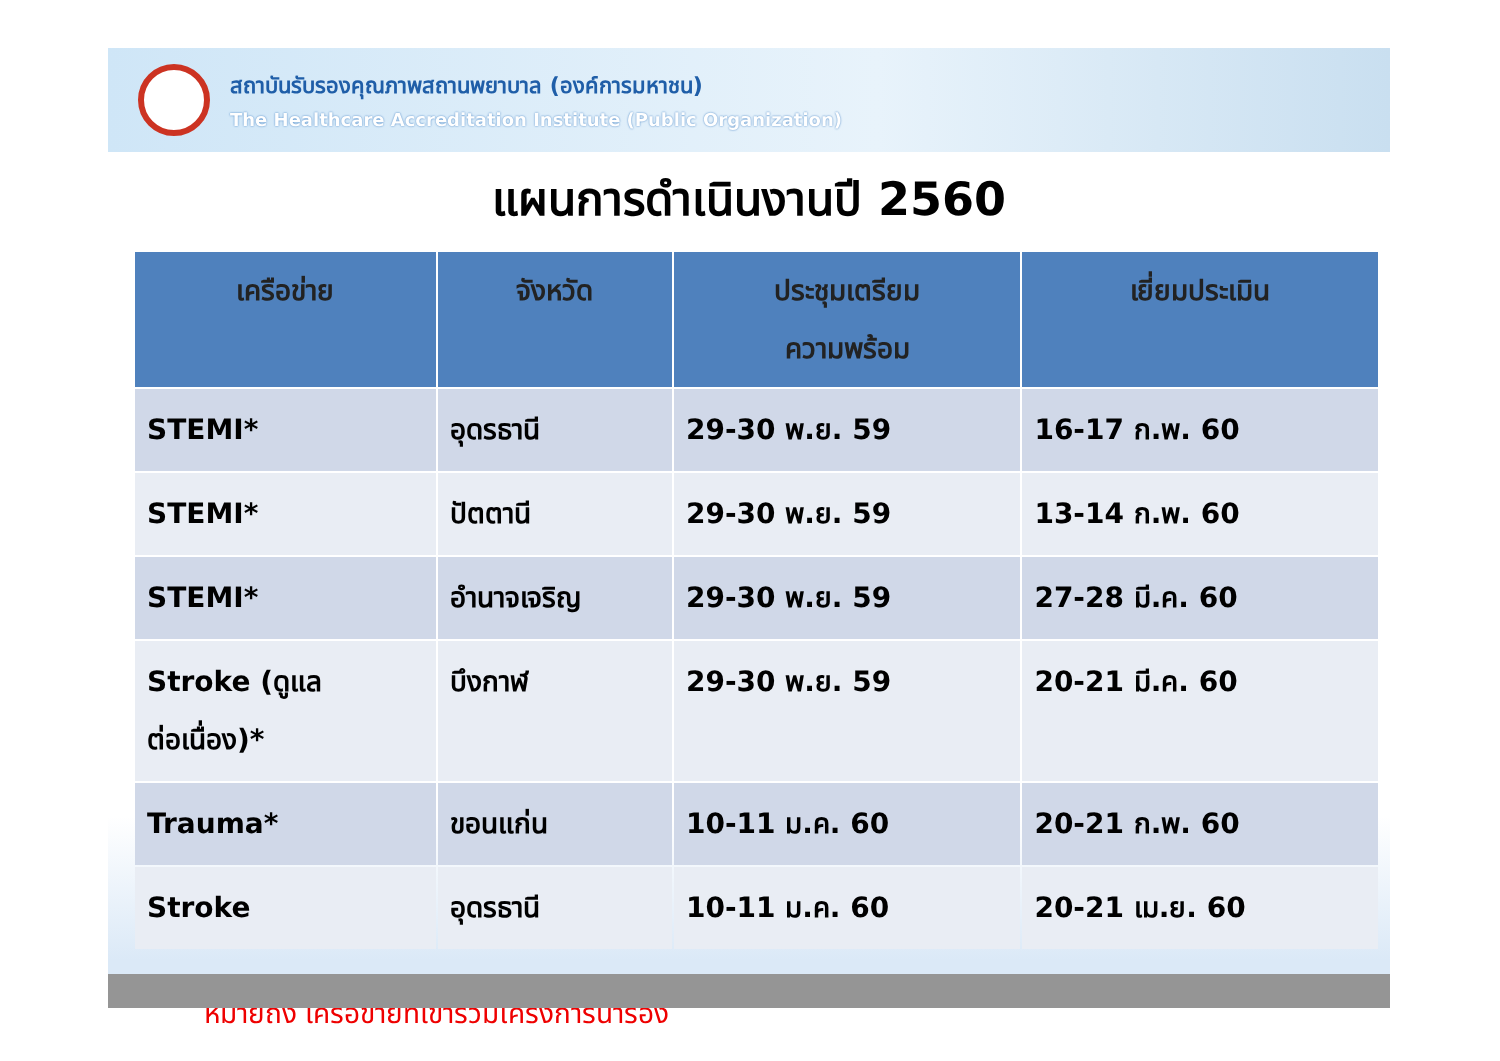สถาบันรับรองคุณภาพสถานพยาบาล (องค์การมหาชน)
The Healthcare Accreditation Institute (Public Organization)
แผนการดำเนินงานปี 2560
| เครือข่าย | จังหวัด | ประชุมเตรียม ความพร้อม | เยี่ยมประเมิน |
| --- | --- | --- | --- |
| STEMI* | อุดรธานี | 29-30 พ.ย. 59 | 16-17 ก.พ. 60 |
| STEMI* | ปัตตานี | 29-30 พ.ย. 59 | 13-14 ก.พ. 60 |
| STEMI* | อำนาจเจริญ | 29-30 พ.ย. 59 | 27-28 มี.ค. 60 |
| Stroke (ดูแล ต่อเนื่อง)* | บึงกาฬ | 29-30 พ.ย. 59 | 20-21 มี.ค. 60 |
| Trauma* | ขอนแก่น | 10-11 ม.ค. 60 | 20-21 ก.พ. 60 |
| Stroke | อุดรธานี | 10-11 ม.ค. 60 | 20-21 เม.ย. 60 |
<sup>*</sup> หมายถึง เครือข่ายที่เข้าร่วมโครงการนำร่อง